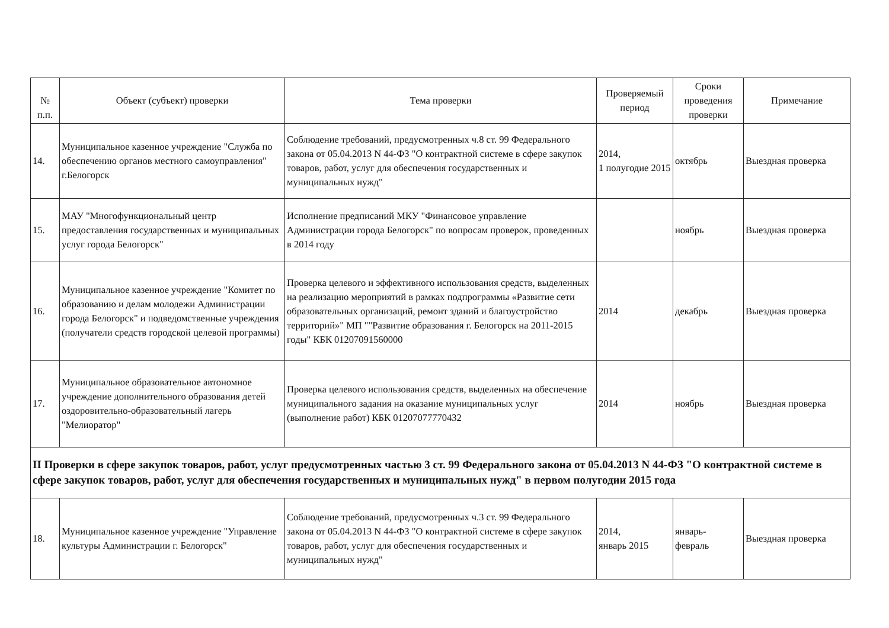| № п.п. | Объект (субъект) проверки | Тема проверки | Проверяемый период | Сроки проведения проверки | Примечание |
| --- | --- | --- | --- | --- | --- |
| 14. | Муниципальное казенное учреждение "Служба по обеспечению органов местного самоуправления" г.Белогорск | Соблюдение требований, предусмотренных ч.8 ст. 99 Федерального закона от 05.04.2013 N 44-ФЗ "О контрактной системе в сфере закупок товаров, работ, услуг для обеспечения государственных и муниципальных нужд" | 2014, 1 полугодие 2015 | октябрь | Выездная проверка |
| 15. | МАУ "Многофункциональный центр предоставления государственных и муниципальных услуг города Белогорск" | Исполнение предписаний МКУ "Финансовое управление Администрации города Белогорск" по вопросам проверок, проведенных в 2014 году | | ноябрь | Выездная проверка |
| 16. | Муниципальное казенное учреждение "Комитет по образованию и делам молодежи Администрации города Белогорск" и подведомственные учреждения (получатели средств городской целевой программы) | Проверка целевого и эффективного использования средств, выделенных на реализацию мероприятий в рамках подпрограммы «Развитие сети образовательных организаций, ремонт зданий и благоустройство территорий»" МП ""Развитие образования г. Белогорск на 2011-2015 годы" КБК 01207091560000 | 2014 | декабрь | Выездная проверка |
| 17. | Муниципальное образовательное автономное учреждение дополнительного образования детей оздоровительно-образовательный лагерь "Мелиоратор" | Проверка целевого использования средств, выделенных на обеспечение муниципального задания на оказание муниципальных услуг (выполнение работ) КБК 01207077770432 | 2014 | ноябрь | Выездная проверка |
| II Проверки в сфере закупок товаров, работ, услуг предусмотренных частью 3 ст. 99 Федерального закона от 05.04.2013 N 44-ФЗ "О контрактной системе в сфере закупок товаров, работ, услуг для обеспечения государственных и муниципальных нужд" в первом полугодии 2015 года | | | | | |
| 18. | Муниципальное казенное учреждение "Управление культуры Администрации г. Белогорск" | Соблюдение требований, предусмотренных ч.3 ст. 99 Федерального закона от 05.04.2013 N 44-ФЗ "О контрактной системе в сфере закупок товаров, работ, услуг для обеспечения государственных и муниципальных нужд" | 2014, январь 2015 | январь- февраль | Выездная проверка |